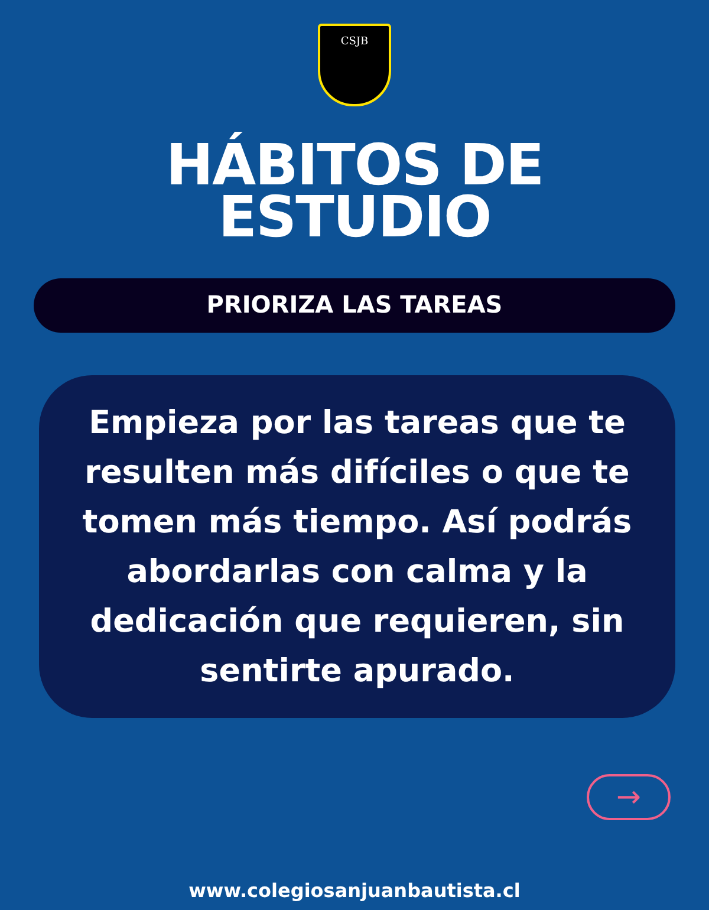CSJB
HÁBITOS DE
ESTUDIO
PRIORIZA LAS TAREAS
Empieza por las tareas que te resulten más difíciles o que te tomen más tiempo. Así podrás abordarlas con calma y la dedicación que requieren, sin sentirte apurado.
→
www.colegiosanjuanbautista.cl